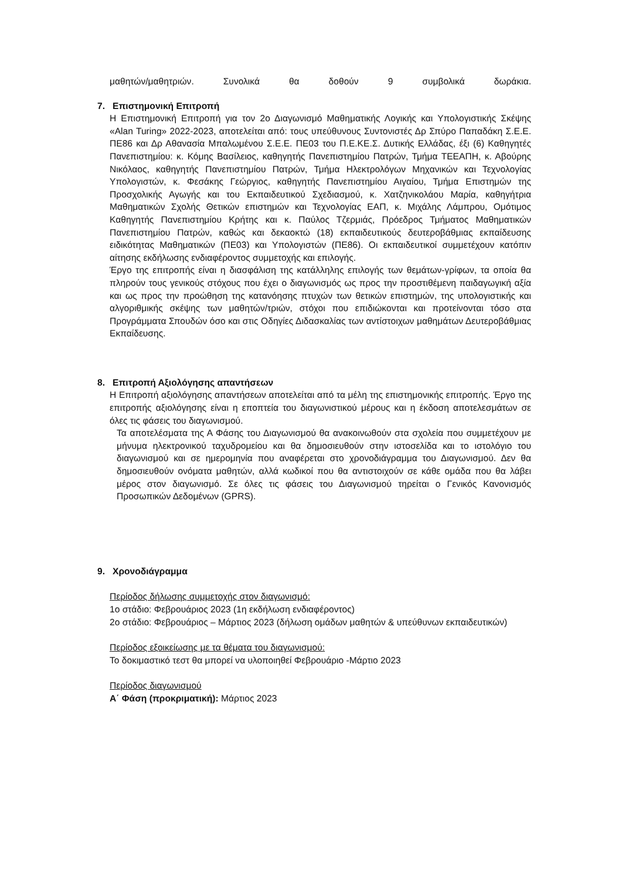μαθητών/μαθητριών. Συνολικά θα δοθούν 9 συμβολικά δωράκια.
7. Επιστημονική Επιτροπή
Η Επιστημονική Επιτροπή για τον 2ο Διαγωνισμό Μαθηματικής Λογικής και Υπολογιστικής Σκέψης «Alan Turing» 2022-2023, αποτελείται από: τους υπεύθυνους Συντονιστές Δρ Σπύρο Παπαδάκη Σ.Ε.Ε. ΠΕ86 και Δρ Αθανασία Μπαλωμένου Σ.Ε.Ε. ΠΕ03 του Π.Ε.ΚΕ.Σ. Δυτικής Ελλάδας, έξι (6) Καθηγητές Πανεπιστημίου: κ. Κόμης Βασίλειος, καθηγητής Πανεπιστημίου Πατρών, Τμήμα ΤΕΕΑΠΗ, κ. Αβούρης Νικόλαος, καθηγητής Πανεπιστημίου Πατρών, Τμήμα Ηλεκτρολόγων Μηχανικών και Τεχνολογίας Υπολογιστών, κ. Φεσάκης Γεώργιος, καθηγητής Πανεπιστημίου Αιγαίου, Τμήμα Επιστημών της Προσχολικής Αγωγής και του Εκπαιδευτικού Σχεδιασμού, κ. Χατζηνικολάου Μαρία, καθηγήτρια Μαθηματικών Σχολής Θετικών επιστημών και Τεχνολογίας ΕΑΠ, κ. Μιχάλης Λάμπρου, Ομότιμος Καθηγητής Πανεπιστημίου Κρήτης και κ. Παύλος Τζερμιάς, Πρόεδρος Τμήματος Μαθηματικών Πανεπιστημίου Πατρών, καθώς και δεκαοκτώ (18) εκπαιδευτικούς δευτεροβάθμιας εκπαίδευσης ειδικότητας Μαθηματικών (ΠΕ03) και Υπολογιστών (ΠΕ86). Οι εκπαιδευτικοί συμμετέχουν κατόπιν αίτησης εκδήλωσης ενδιαφέροντος συμμετοχής και επιλογής.
Έργο της επιτροπής είναι η διασφάλιση της κατάλληλης επιλογής των θεμάτων-γρίφων, τα οποία θα πληρούν τους γενικούς στόχους που έχει ο διαγωνισμός ως προς την προστιθέμενη παιδαγωγική αξία και ως προς την προώθηση της κατανόησης πτυχών των θετικών επιστημών, της υπολογιστικής και αλγοριθμικής σκέψης των μαθητών/τριών, στόχοι που επιδιώκονται και προτείνονται τόσο στα Προγράμματα Σπουδών όσο και στις Οδηγίες Διδασκαλίας των αντίστοιχων μαθημάτων Δευτεροβάθμιας Εκπαίδευσης.
8. Επιτροπή Αξιολόγησης απαντήσεων
Η Επιτροπή αξιολόγησης απαντήσεων αποτελείται από τα μέλη της επιστημονικής επιτροπής. Έργο της επιτροπής αξιολόγησης είναι η εποπτεία του διαγωνιστικού μέρους και η έκδοση αποτελεσμάτων σε όλες τις φάσεις του διαγωνισμού.
Τα αποτελέσματα της Α Φάσης του Διαγωνισμού θα ανακοινωθούν στα σχολεία που συμμετέχουν με μήνυμα ηλεκτρονικού ταχυδρομείου και θα δημοσιευθούν στην ιστοσελίδα και το ιστολόγιο του διαγωνισμού και σε ημερομηνία που αναφέρεται στο χρονοδιάγραμμα του Διαγωνισμού. Δεν θα δημοσιευθούν ονόματα μαθητών, αλλά κωδικοί που θα αντιστοιχούν σε κάθε ομάδα που θα λάβει μέρος στον διαγωνισμό. Σε όλες τις φάσεις του Διαγωνισμού τηρείται ο Γενικός Κανονισμός Προσωπικών Δεδομένων (GPRS).
9. Χρονοδιάγραμμα
Περίοδος δήλωσης συμμετοχής στον διαγωνισμό:
1ο στάδιο: Φεβρουάριος 2023 (1η εκδήλωση ενδιαφέροντος)
2ο στάδιο: Φεβρουάριος – Μάρτιος 2023 (δήλωση ομάδων μαθητών & υπεύθυνων εκπαιδευτικών)
Περίοδος εξοικείωσης με τα θέματα του διαγωνισμού:
Το δοκιμαστικό τεστ θα μπορεί να υλοποιηθεί Φεβρουάριο -Μάρτιο 2023
Περίοδος διαγωνισμού
Α΄ Φάση (προκριματική): Μάρτιος 2023